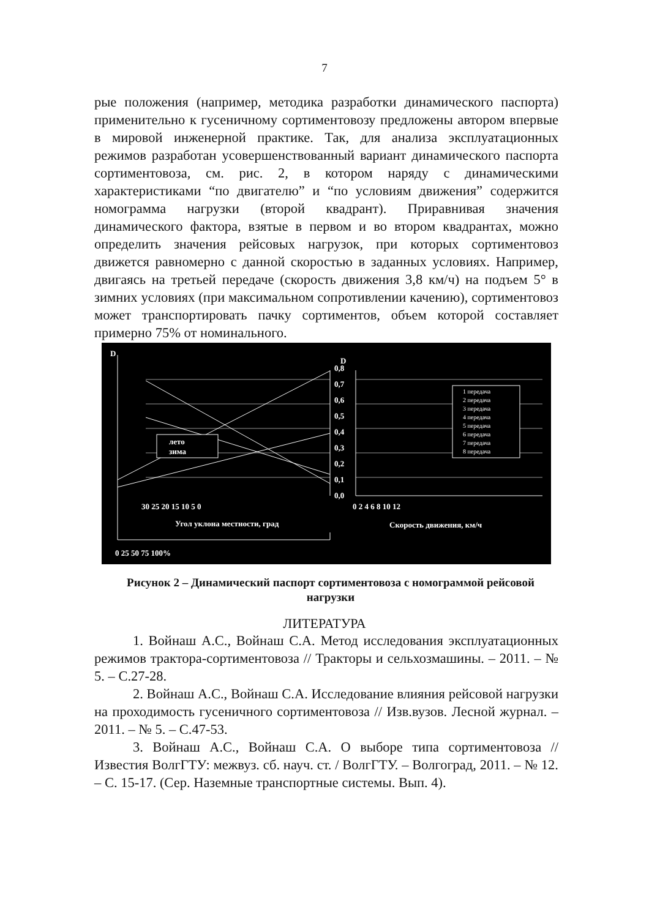7
рые положения (например, методика разработки динамического паспорта) применительно к гусеничному сортиментовозу предложены автором впервые в мировой инженерной практике. Так, для анализа эксплуатационных режимов разработан усовершенствованный вариант динамического паспорта сортиментовоза, см. рис. 2, в котором наряду с динамическими характеристиками “по двигателю” и “по условиям движения” содержится номограмма нагрузки (второй квадрант). Приравнивая значения динамического фактора, взятые в первом и во втором квадрантах, можно определить значения рейсовых нагрузок, при которых сортиментовоз движется равномерно с данной скоростью в заданных условиях. Например, двигаясь на третьей передаче (скорость движения 3,8 км/ч) на подъем 5° в зимних условиях (при максимальном сопротивлении качению), сортиментовоз может транспортировать пачку сортиментов, объем которой составляет примерно 75% от номинального.
D
D
0,8
0,7
0,6
0,5
0,4
0,3
0,2
0,1
0,0
30 25 20 15 10 5 0
0 2 4 6 8 10 12
Угол уклона местности, град
Скорость движения, км/ч
0 25 50 75 100%
лето
зима
1 передача
2 передача
3 передача
4 передача
5 передача
6 передача
7 передача
8 передача
Рисунок 2 – Динамический паспорт сортиментовоза с номограммой рейсовой нагрузки
ЛИТЕРАТУРА
1. Войнаш А.С., Войнаш С.А. Метод исследования эксплуатационных режимов трактора-сортиментовоза // Тракторы и сельхозмашины. – 2011. – № 5. – С.27-28.
2. Войнаш А.С., Войнаш С.А. Исследование влияния рейсовой нагрузки на проходимость гусеничного сортиментовоза // Изв.вузов. Лесной журнал. – 2011. – № 5. – С.47-53.
3. Войнаш А.С., Войнаш С.А. О выборе типа сортиментовоза // Известия ВолгГТУ: межвуз. сб. науч. ст. / ВолгГТУ. – Волгоград, 2011. – № 12. – С. 15-17. (Сер. Наземные транспортные системы. Вып. 4).